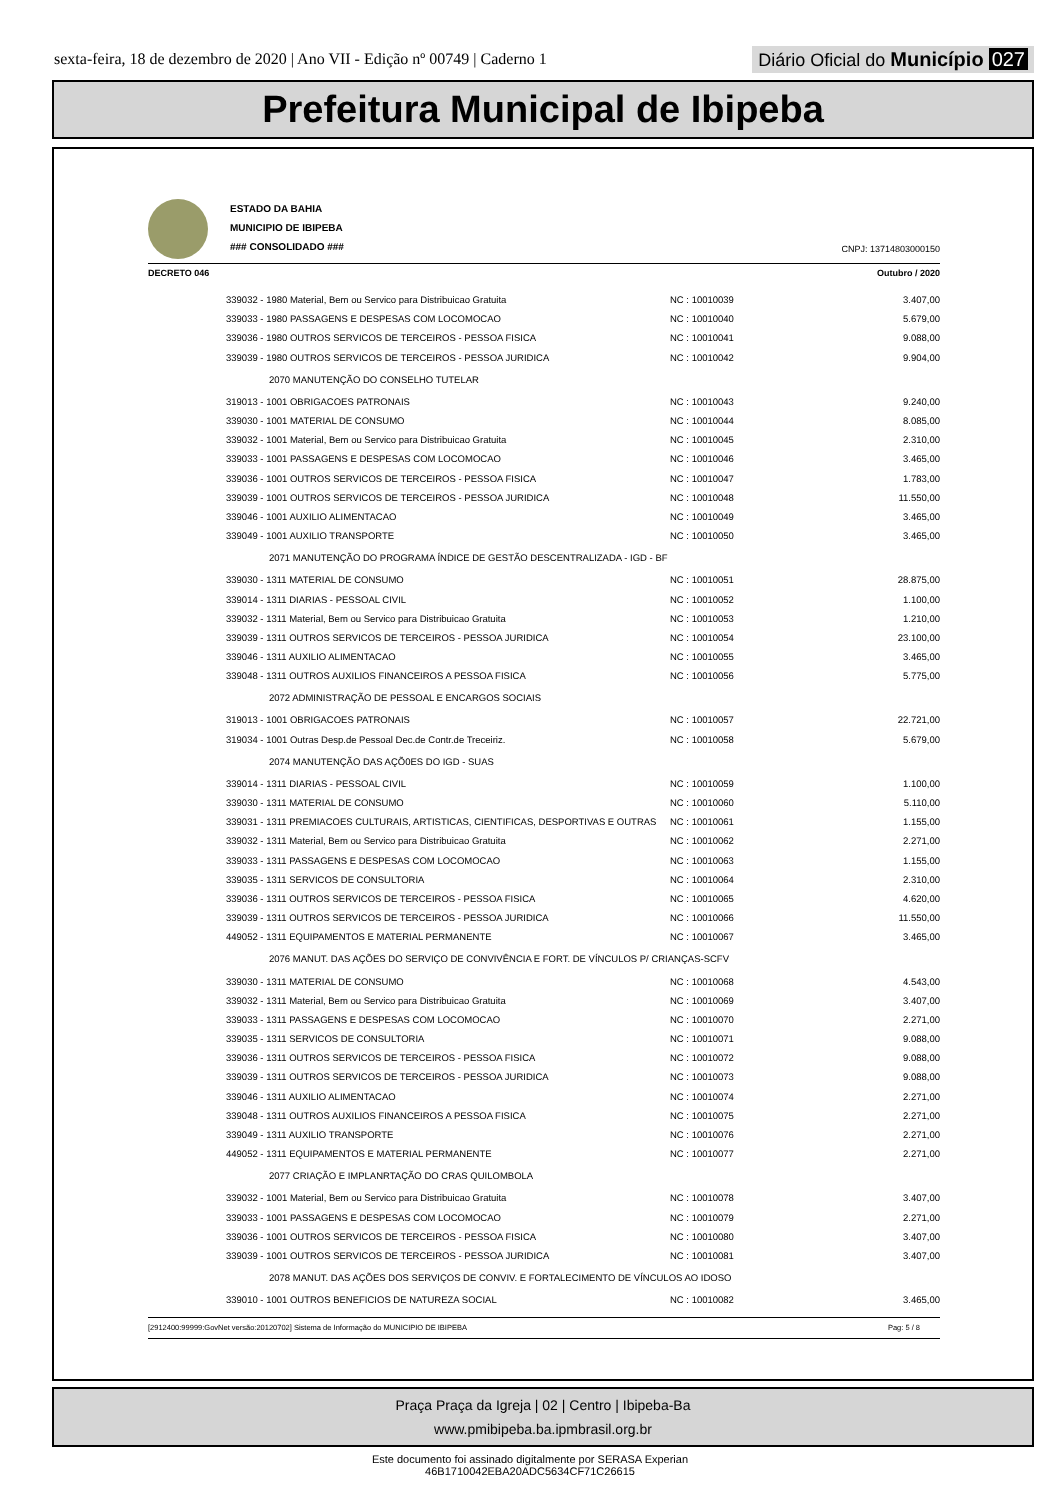sexta-feira, 18 de dezembro de 2020 | Ano VII - Edição nº 00749 | Caderno 1
Diário Oficial do Município 027
Prefeitura Municipal de Ibipeba
ESTADO DA BAHIA
MUNICIPIO DE IBIPEBA
### CONSOLIDADO ###
CNPJ: 13714803000150
DECRETO 046 Outubro / 2020
| 339032 - 1980 Material, Bem ou Servico para Distribuicao Gratuita | NC : 10010039 | 3.407,00 |
| 339033 - 1980 PASSAGENS E DESPESAS COM LOCOMOCAO | NC : 10010040 | 5.679,00 |
| 339036 - 1980 OUTROS SERVICOS DE TERCEIROS - PESSOA FISICA | NC : 10010041 | 9.088,00 |
| 339039 - 1980 OUTROS SERVICOS DE TERCEIROS - PESSOA JURIDICA | NC : 10010042 | 9.904,00 |
| 2070 MANUTENÇÃO DO CONSELHO TUTELAR | | |
| 319013 - 1001 OBRIGACOES PATRONAIS | NC : 10010043 | 9.240,00 |
| 339030 - 1001 MATERIAL DE CONSUMO | NC : 10010044 | 8.085,00 |
| 339032 - 1001 Material, Bem ou Servico para Distribuicao Gratuita | NC : 10010045 | 2.310,00 |
| 339033 - 1001 PASSAGENS E DESPESAS COM LOCOMOCAO | NC : 10010046 | 3.465,00 |
| 339036 - 1001 OUTROS SERVICOS DE TERCEIROS - PESSOA FISICA | NC : 10010047 | 1.783,00 |
| 339039 - 1001 OUTROS SERVICOS DE TERCEIROS - PESSOA JURIDICA | NC : 10010048 | 11.550,00 |
| 339046 - 1001 AUXILIO ALIMENTACAO | NC : 10010049 | 3.465,00 |
| 339049 - 1001 AUXILIO TRANSPORTE | NC : 10010050 | 3.465,00 |
| 2071 MANUTENÇÃO DO PROGRAMA ÍNDICE DE GESTÃO DESCENTRALIZADA - IGD - BF | | |
| 339030 - 1311 MATERIAL DE CONSUMO | NC : 10010051 | 28.875,00 |
| 339014 - 1311 DIARIAS - PESSOAL CIVIL | NC : 10010052 | 1.100,00 |
| 339032 - 1311 Material, Bem ou Servico para Distribuicao Gratuita | NC : 10010053 | 1.210,00 |
| 339039 - 1311 OUTROS SERVICOS DE TERCEIROS - PESSOA JURIDICA | NC : 10010054 | 23.100,00 |
| 339046 - 1311 AUXILIO ALIMENTACAO | NC : 10010055 | 3.465,00 |
| 339048 - 1311 OUTROS AUXILIOS FINANCEIROS A PESSOA FISICA | NC : 10010056 | 5.775,00 |
| 2072 ADMINISTRAÇÃO DE PESSOAL E ENCARGOS SOCIAIS | | |
| 319013 - 1001 OBRIGACOES PATRONAIS | NC : 10010057 | 22.721,00 |
| 319034 - 1001 Outras Desp.de Pessoal Dec.de Contr.de Treceiriz. | NC : 10010058 | 5.679,00 |
| 2074 MANUTENÇÃO DAS AÇÕ0ES DO IGD - SUAS | | |
| 339014 - 1311 DIARIAS - PESSOAL CIVIL | NC : 10010059 | 1.100,00 |
| 339030 - 1311 MATERIAL DE CONSUMO | NC : 10010060 | 5.110,00 |
| 339031 - 1311 PREMIACOES CULTURAIS, ARTISTICAS, CIENTIFICAS, DESPORTIVAS E OUTRAS | NC : 10010061 | 1.155,00 |
| 339032 - 1311 Material, Bem ou Servico para Distribuicao Gratuita | NC : 10010062 | 2.271,00 |
| 339033 - 1311 PASSAGENS E DESPESAS COM LOCOMOCAO | NC : 10010063 | 1.155,00 |
| 339035 - 1311 SERVICOS DE CONSULTORIA | NC : 10010064 | 2.310,00 |
| 339036 - 1311 OUTROS SERVICOS DE TERCEIROS - PESSOA FISICA | NC : 10010065 | 4.620,00 |
| 339039 - 1311 OUTROS SERVICOS DE TERCEIROS - PESSOA JURIDICA | NC : 10010066 | 11.550,00 |
| 449052 - 1311 EQUIPAMENTOS E MATERIAL PERMANENTE | NC : 10010067 | 3.465,00 |
| 2076 MANUT. DAS AÇÕES DO SERVIÇO DE CONVIVÊNCIA E FORT. DE VÍNCULOS P/ CRIANÇAS-SCFV | | |
| 339030 - 1311 MATERIAL DE CONSUMO | NC : 10010068 | 4.543,00 |
| 339032 - 1311 Material, Bem ou Servico para Distribuicao Gratuita | NC : 10010069 | 3.407,00 |
| 339033 - 1311 PASSAGENS E DESPESAS COM LOCOMOCAO | NC : 10010070 | 2.271,00 |
| 339035 - 1311 SERVICOS DE CONSULTORIA | NC : 10010071 | 9.088,00 |
| 339036 - 1311 OUTROS SERVICOS DE TERCEIROS - PESSOA FISICA | NC : 10010072 | 9.088,00 |
| 339039 - 1311 OUTROS SERVICOS DE TERCEIROS - PESSOA JURIDICA | NC : 10010073 | 9.088,00 |
| 339046 - 1311 AUXILIO ALIMENTACAO | NC : 10010074 | 2.271,00 |
| 339048 - 1311 OUTROS AUXILIOS FINANCEIROS A PESSOA FISICA | NC : 10010075 | 2.271,00 |
| 339049 - 1311 AUXILIO TRANSPORTE | NC : 10010076 | 2.271,00 |
| 449052 - 1311 EQUIPAMENTOS E MATERIAL PERMANENTE | NC : 10010077 | 2.271,00 |
| 2077 CRIAÇÃO E IMPLANRTAÇÃO DO CRAS QUILOMBOLA | | |
| 339032 - 1001 Material, Bem ou Servico para Distribuicao Gratuita | NC : 10010078 | 3.407,00 |
| 339033 - 1001 PASSAGENS E DESPESAS COM LOCOMOCAO | NC : 10010079 | 2.271,00 |
| 339036 - 1001 OUTROS SERVICOS DE TERCEIROS - PESSOA FISICA | NC : 10010080 | 3.407,00 |
| 339039 - 1001 OUTROS SERVICOS DE TERCEIROS - PESSOA JURIDICA | NC : 10010081 | 3.407,00 |
| 2078 MANUT. DAS AÇÕES DOS SERVIÇOS DE CONVIV. E FORTALECIMENTO DE VÍNCULOS AO IDOSO | | |
| 339010 - 1001 OUTROS BENEFICIOS DE NATUREZA SOCIAL | NC : 10010082 | 3.465,00 |
[2912400:99999:GovNet versão:20120702] Sistema de Informação do MUNICIPIO DE IBIPEBA Pag: 5 / 8
Praça Praça da Igreja | 02 | Centro | Ibipeba-Ba
www.pmibipeba.ba.ipmbrasil.org.br
Este documento foi assinado digitalmente por SERASA Experian
46B1710042EBA20ADC5634CF71C26615